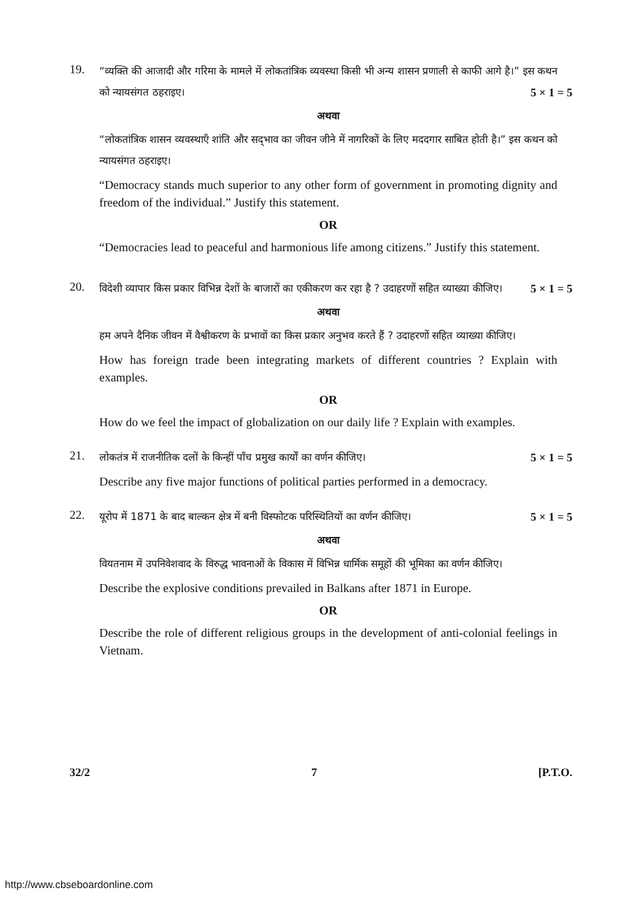19.
“व्यक्ति की आजादी और गरिमा के मामले में लोकतांत्रिक व्यवस्था किसी भी अन्य शासन प्रणाली से काफी आगे है।” इस कथन को न्यायसंगत ठहराइए। 5 × 1 = 5
अथवा
“लोकतांत्रिक शासन व्यवस्थाएँ शांति और सद्‌भाव का जीवन जीने में नागरिकों के लिए मददगार साबित होती है।” इस कथन को न्यायसंगत ठहराइए।
“Democracy stands much superior to any other form of government in promoting dignity and freedom of the individual.” Justify this statement.
OR
“Democracies lead to peaceful and harmonious life among citizens.” Justify this statement.
20.
विदेशी व्यापार किस प्रकार विभिन्न देशों के बाजारों का एकीकरण कर रहा है ? उदाहरणों सहित व्याख्या कीजिए। 5 × 1 = 5
अथवा
हम अपने दैनिक जीवन में वैश्वीकरण के प्रभावों का किस प्रकार अनुभव करते हैं ? उदाहरणों सहित व्याख्या कीजिए।
How has foreign trade been integrating markets of different countries ? Explain with examples.
OR
How do we feel the impact of globalization on our daily life ? Explain with examples.
21.
लोकतंत्र में राजनीतिक दलों के किन्हीं पाँच प्रमुख कार्यों का वर्णन कीजिए। 5 × 1 = 5
Describe any five major functions of political parties performed in a democracy.
22.
यूरोप में 1871 के बाद बाल्कन क्षेत्र में बनी विस्फोटक परिस्थितियों का वर्णन कीजिए। 5 × 1 = 5
अथवा
वियतनाम में उपनिवेशवाद के विरुद्ध भावनाओं के विकास में विभिन्न धार्मिक समूहों की भूमिका का वर्णन कीजिए।
Describe the explosive conditions prevailed in Balkans after 1871 in Europe.
OR
Describe the role of different religious groups in the development of anti-colonial feelings in Vietnam.
32/2 7 [P.T.O.
http://www.cbseboardonline.com